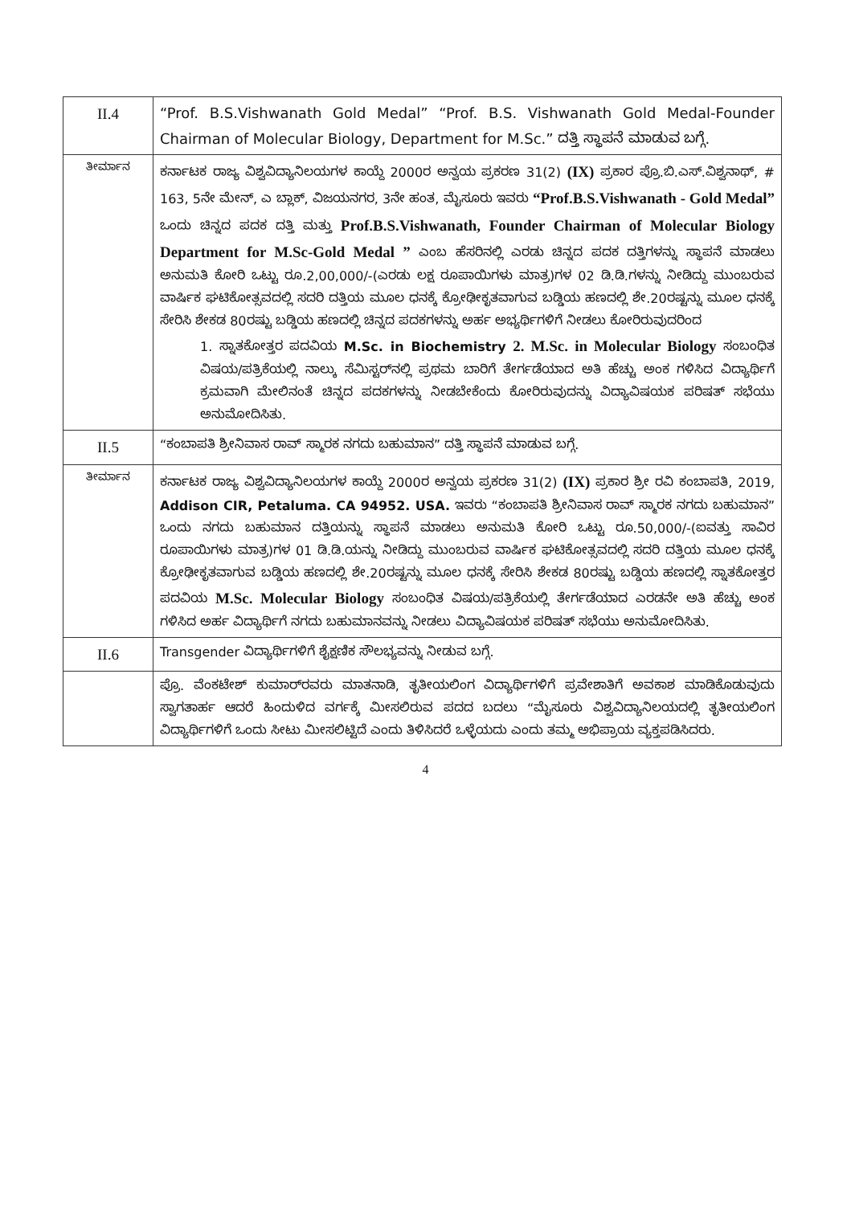| II.4 | “Prof. B.S.Vishwanath Gold Medal” “Prof. B.S. Vishwanath Gold Medal-Founder Chairman of Molecular Biology, Department for M.Sc.” ದತ್ತಿ ಸ್ಥಾಪನೆ ಮಾಡುವ ಬಗ್ಗೆ. |
| ತೀರ್ಮಾನ | ಕರ್ನಾಟಕ ರಾಜ್ಯ ವಿಶ್ವವಿದ್ಯಾನಿಲಯಗಳ ಕಾಯ್ದೆ 2000ರ ಅನ್ವಯ ಪ್ರಕರಣ 31(2) (IX) ಪ್ರಕಾರ ಪ್ರೊ.ಬಿ.ಎಸ್.ವಿಶ್ವನಾಥ್, # 163, 5ನೇ ಮೇನ್, ಎ ಬ್ಲಾಕ್, ವಿಜಯನಗರ, 3ನೇ ಹಂತ, ಮೈಸೂರು ಇವರು “Prof.B.S.Vishwanath - Gold Medal” ಒಂದು ಚಿನ್ನದ ಪದಕ ದತ್ತಿ ಮತ್ತು Prof.B.S.Vishwanath, Founder Chairman of Molecular Biology Department for M.Sc-Gold Medal ” ಎಂಬ ಹೆಸರಿನಲ್ಲಿ ಎರಡು ಚಿನ್ನದ ಪದಕ ದತ್ತಿಗಳನ್ನು ಸ್ಥಾಪನೆ ಮಾಡಲು ಅನುಮತಿ ಕೋರಿ ಒಟ್ಟು ರೂ.2,00,000/-(ಎರಡು ಲಕ್ಷ ರೂಪಾಯಿಗಳು ಮಾತ್ರ)ಗಳ 02 ಡಿ.ಡಿ.ಗಳನ್ನು ನೀಡಿದ್ದು ಮುಂಬರುವ ವಾರ್ಷಿಕ ಘಟಿಕೋತ್ಸವದಲ್ಲಿ ಸದರಿ ದತ್ತಿಯ ಮೂಲ ಧನಕ್ಕೆ ಕ್ರೋಢೀಕೃತವಾಗುವ ಬಡ್ಡಿಯ ಹಣದಲ್ಲಿ ಶೇ.20ರಷ್ಟನ್ನು ಮೂಲ ಧನಕ್ಕೆ ಸೇರಿಸಿ ಶೇಕಡ 80ರಷ್ಟು ಬಡ್ಡಿಯ ಹಣದಲ್ಲಿ ಚಿನ್ನದ ಪದಕಗಳನ್ನು ಅರ್ಹ ಅಭ್ಯರ್ಥಿಗಳಿಗೆ ನೀಡಲು ಕೋರಿರುವುದರಿಂದ 1. ಸ್ನಾತಕೋತ್ತರ ಪದವಿಯ M.Sc. in Biochemistry 2. M.Sc. in Molecular Biology ಸಂಬಂಧಿತ ವಿಷಯ/ಪತ್ರಿಕೆಯಲ್ಲಿ ನಾಲ್ಕು ಸೆಮಿಸ್ಟರ್‌ನಲ್ಲಿ ಪ್ರಥಮ ಬಾರಿಗೆ ತೇರ್ಗಡೆಯಾದ ಅತಿ ಹೆಚ್ಚು ಅಂಕ ಗಳಿಸಿದ ವಿದ್ಯಾರ್ಥಿಗೆ ಕ್ರಮವಾಗಿ ಮೇಲಿನಂತೆ ಚಿನ್ನದ ಪದಕಗಳನ್ನು ನೀಡಬೇಕೆಂದು ಕೋರಿರುವುದನ್ನು ವಿದ್ಯಾವಿಷಯಕ ಪರಿಷತ್ ಸಭೆಯು ಅನುಮೋದಿಸಿತು. |
| II.5 | “ಕಂಬಾಪತಿ ಶ್ರೀನಿವಾಸ ರಾವ್ ಸ್ಮಾರಕ ನಗದು ಬಹುಮಾನ” ದತ್ತಿ ಸ್ಥಾಪನೆ ಮಾಡುವ ಬಗ್ಗೆ. |
| ತೀರ್ಮಾನ | ಕರ್ನಾಟಕ ರಾಜ್ಯ ವಿಶ್ವವಿದ್ಯಾನಿಲಯಗಳ ಕಾಯ್ದೆ 2000ರ ಅನ್ವಯ ಪ್ರಕರಣ 31(2) (IX) ಪ್ರಕಾರ ಶ್ರೀ ರವಿ ಕಂಬಾಪತಿ, 2019, Addison CIR, Petaluma. CA 94952. USA. ಇವರು “ಕಂಬಾಪತಿ ಶ್ರೀನಿವಾಸ ರಾವ್ ಸ್ಮಾರಕ ನಗದು ಬಹುಮಾನ” ಒಂದು ನಗದು ಬಹುಮಾನ ದತ್ತಿಯನ್ನು ಸ್ಥಾಪನೆ ಮಾಡಲು ಅನುಮತಿ ಕೋರಿ ಒಟ್ಟು ರೂ.50,000/-(ಐವತ್ತು ಸಾವಿರ ರೂಪಾಯಿಗಳು ಮಾತ್ರ)ಗಳ 01 ಡಿ.ಡಿ.ಯನ್ನು ನೀಡಿದ್ದು ಮುಂಬರುವ ವಾರ್ಷಿಕ ಘಟಿಕೋತ್ಸವದಲ್ಲಿ ಸದರಿ ದತ್ತಿಯ ಮೂಲ ಧನಕ್ಕೆ ಕ್ರೋಢೀಕೃತವಾಗುವ ಬಡ್ಡಿಯ ಹಣದಲ್ಲಿ ಶೇ.20ರಷ್ಟನ್ನು ಮೂಲ ಧನಕ್ಕೆ ಸೇರಿಸಿ ಶೇಕಡ 80ರಷ್ಟು ಬಡ್ಡಿಯ ಹಣದಲ್ಲಿ ಸ್ನಾತಕೋತ್ತರ ಪದವಿಯ M.Sc. Molecular Biology ಸಂಬಂಧಿತ ವಿಷಯ/ಪತ್ರಿಕೆಯಲ್ಲಿ ತೇರ್ಗಡೆಯಾದ ಎರಡನೇ ಅತಿ ಹೆಚ್ಚು ಅಂಕ ಗಳಿಸಿದ ಅರ್ಹ ವಿದ್ಯಾರ್ಥಿಗೆ ನಗದು ಬಹುಮಾನವನ್ನು ನೀಡಲು ವಿದ್ಯಾವಿಷಯಕ ಪರಿಷತ್ ಸಭೆಯು ಅನುಮೋದಿಸಿತು. |
| II.6 | Transgender ವಿದ್ಯಾರ್ಥಿಗಳಿಗೆ ಶೈಕ್ಷಣಿಕ ಸೌಲಭ್ಯವನ್ನು ನೀಡುವ ಬಗ್ಗೆ. |
| | ಪ್ರೊ. ವೆಂಕಟೇಶ್ ಕುಮಾರ್‌ರವರು ಮಾತನಾಡಿ, ತೃತೀಯಲಿಂಗ ವಿದ್ಯಾರ್ಥಿಗಳಿಗೆ ಪ್ರವೇಶಾತಿಗೆ ಅವಕಾಶ ಮಾಡಿಕೊಡುವುದು ಸ್ವಾಗತಾರ್ಹ ಆದರೆ ಹಿಂದುಳಿದ ವರ್ಗಕ್ಕೆ ಮೀಸಲಿರುವ ಪದದ ಬದಲು “ಮೈಸೂರು ವಿಶ್ವವಿದ್ಯಾನಿಲಯದಲ್ಲಿ ತೃತೀಯಲಿಂಗ ವಿದ್ಯಾರ್ಥಿಗಳಿಗೆ ಒಂದು ಸೀಟು ಮೀಸಲಿಟ್ಟಿದೆ ಎಂದು ತಿಳಿಸಿದರೆ ಒಳ್ಳೆಯದು ಎಂದು ತಮ್ಮ ಅಭಿಪ್ರಾಯ ವ್ಯಕ್ತಪಡಿಸಿದರು. |
4